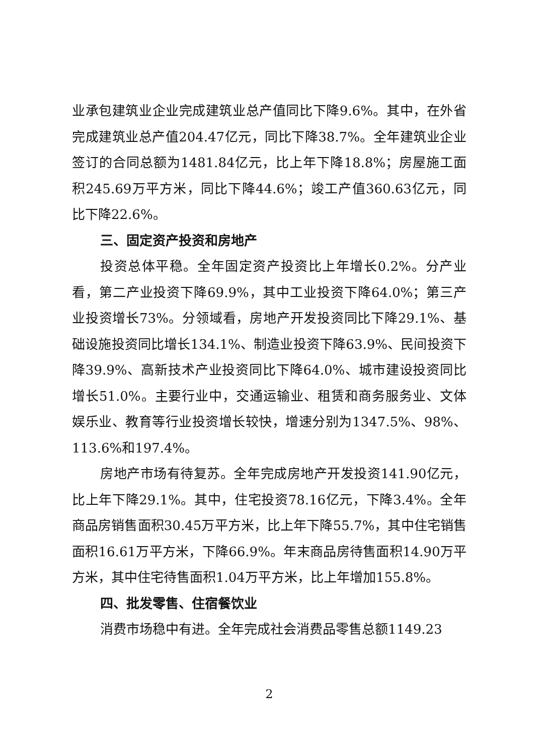业承包建筑业企业完成建筑业总产值同比下降9.6%。其中，在外省完成建筑业总产值204.47亿元，同比下降38.7%。全年建筑业企业签订的合同总额为1481.84亿元，比上年下降18.8%；房屋施工面积245.69万平方米，同比下降44.6%；竣工产值360.63亿元，同比下降22.6%。
三、固定资产投资和房地产
投资总体平稳。全年固定资产投资比上年增长0.2%。分产业看，第二产业投资下降69.9%，其中工业投资下降64.0%；第三产业投资增长73%。分领域看，房地产开发投资同比下降29.1%、基础设施投资同比增长134.1%、制造业投资下降63.9%、民间投资下降39.9%、高新技术产业投资同比下降64.0%、城市建设投资同比增长51.0%。主要行业中，交通运输业、租赁和商务服务业、文体娱乐业、教育等行业投资增长较快，增速分别为1347.5%、98%、113.6%和197.4%。
房地产市场有待复苏。全年完成房地产开发投资141.90亿元，比上年下降29.1%。其中，住宅投资78.16亿元，下降3.4%。全年商品房销售面积30.45万平方米，比上年下降55.7%，其中住宅销售面积16.61万平方米，下降66.9%。年末商品房待售面积14.90万平方米，其中住宅待售面积1.04万平方米，比上年增加155.8%。
四、批发零售、住宿餐饮业
消费市场稳中有进。全年完成社会消费品零售总额1149.23
2